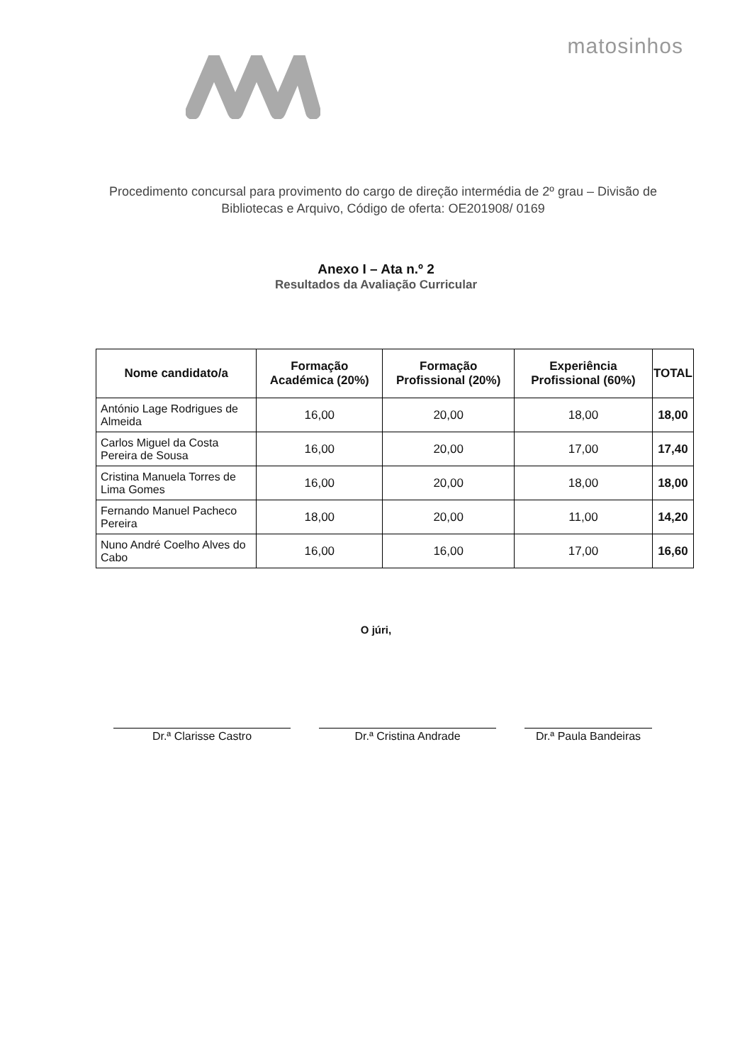matosinhos
Procedimento concursal para provimento do cargo de direção intermédia de 2º grau – Divisão de Bibliotecas e Arquivo, Código de oferta: OE201908/ 0169
Anexo I – Ata n.º 2
Resultados da Avaliação Curricular
| Nome candidato/a | Formação Académica (20%) | Formação Profissional (20%) | Experiência Profissional (60%) | TOTAL |
| --- | --- | --- | --- | --- |
| António Lage Rodrigues de Almeida | 16,00 | 20,00 | 18,00 | 18,00 |
| Carlos Miguel da Costa Pereira de Sousa | 16,00 | 20,00 | 17,00 | 17,40 |
| Cristina Manuela Torres de Lima Gomes | 16,00 | 20,00 | 18,00 | 18,00 |
| Fernando Manuel Pacheco Pereira | 18,00 | 20,00 | 11,00 | 14,20 |
| Nuno André Coelho Alves do Cabo | 16,00 | 16,00 | 17,00 | 16,60 |
O júri,
Dr.ª Clarisse Castro Dr.ª Cristina Andrade Dr.ª Paula Bandeiras